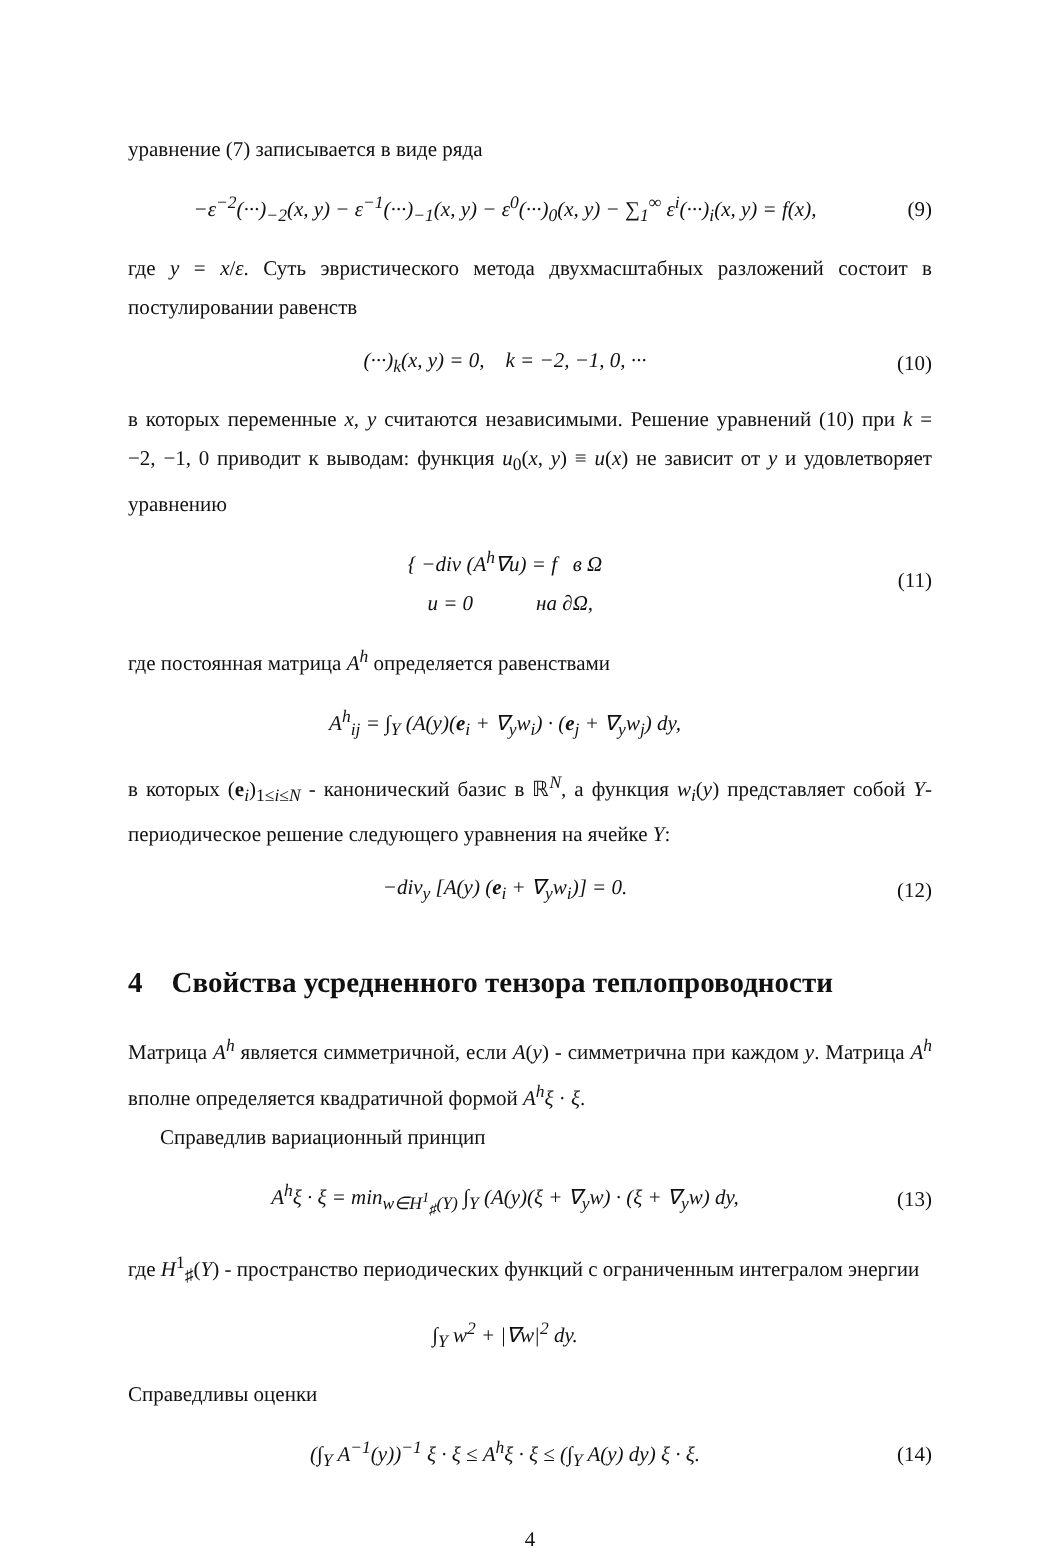уравнение (7) записывается в виде ряда
−ε<sup>−2</sup>(···)<sub>−2</sub>(x, y) − ε<sup>−1</sup>(···)<sub>−1</sub>(x, y) − ε<sup>0</sup>(···)<sub>0</sub>(x, y) − ∑<sub>1</sub><sup>∞</sup> ε<sup>i</sup>(···)<sub>i</sub>(x, y) = f(x),
(9)
где y = x/ε. Суть эвристического метода двухмасштабных разложений состоит в постулировании равенств
(···)<sub>k</sub>(x, y) = 0, k = −2, −1, 0, ···
(10)
в которых переменные x, y считаются независимыми. Решение уравнений (10) при k = −2, −1, 0 приводит к выводам: функция u<sub>0</sub>(x, y) ≡ u(x) не зависит от y и удовлетворяет уравнению
{ −div (A<sup>h</sup>∇u) = f в Ω
u = 0 на ∂Ω,
(11)
где постоянная матрица A<sup>h</sup> определяется равенствами
A<sup>h</sup><sub>ij</sub> = ∫<sub>Y</sub> (A(y)(e<sub>i</sub> + ∇<sub>y</sub>w<sub>i</sub>) · (e<sub>j</sub> + ∇<sub>y</sub>w<sub>j</sub>) dy,
в которых (e<sub>i</sub>)<sub>1≤i≤N</sub> - канонический базис в ℝ<sup>N</sup>, а функция w<sub>i</sub>(y) представляет собой Y-периодическое решение следующего уравнения на ячейке Y:
−div<sub>y</sub> [A(y) (e<sub>i</sub> + ∇<sub>y</sub>w<sub>i</sub>)] = 0.
(12)
4 Свойства усредненного тензора теплопроводности
Матрица A<sup>h</sup> является симметричной, если A(y) - симметрична при каждом y. Матрица A<sup>h</sup> вполне определяется квадратичной формой A<sup>h</sup>ξ · ξ.
Справедлив вариационный принцип
A<sup>h</sup>ξ · ξ = min<sub>w∈H<sup>1</sup><sub>♯</sub>(Y)</sub> ∫<sub>Y</sub> (A(y)(ξ + ∇<sub>y</sub>w) · (ξ + ∇<sub>y</sub>w) dy,
(13)
где H<sup>1</sup><sub>♯</sub>(Y) - пространство периодических функций с ограниченным интегралом энергии
∫<sub>Y</sub> w<sup>2</sup> + |∇w|<sup>2</sup> dy.
Справедливы оценки
(∫<sub>Y</sub> A<sup>−1</sup>(y))<sup>−1</sup> ξ · ξ ≤ A<sup>h</sup>ξ · ξ ≤ (∫<sub>Y</sub> A(y) dy) ξ · ξ.
(14)
4